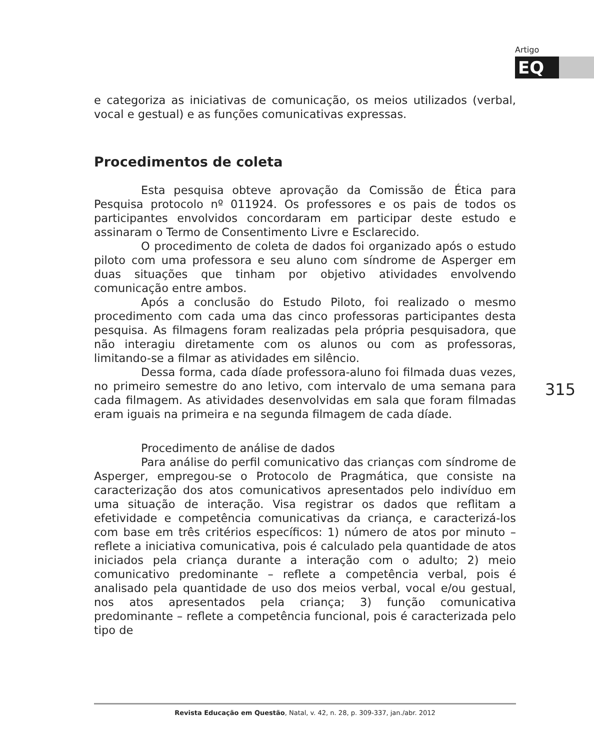Artigo
EQ
e categoriza as iniciativas de comunicação, os meios utilizados (verbal, vocal e gestual) e as funções comunicativas expressas.
Procedimentos de coleta
Esta pesquisa obteve aprovação da Comissão de Ética para Pesquisa protocolo nº 011924. Os professores e os pais de todos os participantes envolvidos concordaram em participar deste estudo e assinaram o Termo de Consentimento Livre e Esclarecido.
O procedimento de coleta de dados foi organizado após o estudo piloto com uma professora e seu aluno com síndrome de Asperger em duas situações que tinham por objetivo atividades envolvendo comunicação entre ambos.
Após a conclusão do Estudo Piloto, foi realizado o mesmo procedimento com cada uma das cinco professoras participantes desta pesquisa. As filmagens foram realizadas pela própria pesquisadora, que não interagiu diretamente com os alunos ou com as professoras, limitando-se a filmar as atividades em silêncio.
Dessa forma, cada díade professora-aluno foi filmada duas vezes, no primeiro semestre do ano letivo, com intervalo de uma semana para cada filmagem. As atividades desenvolvidas em sala que foram filmadas eram iguais na primeira e na segunda filmagem de cada díade.
Procedimento de análise de dados
Para análise do perfil comunicativo das crianças com síndrome de Asperger, empregou-se o Protocolo de Pragmática, que consiste na caracterização dos atos comunicativos apresentados pelo indivíduo em uma situação de interação. Visa registrar os dados que reflitam a efetividade e competência comunicativas da criança, e caracterizá-los com base em três critérios específicos: 1) número de atos por minuto – reflete a iniciativa comunicativa, pois é calculado pela quantidade de atos iniciados pela criança durante a interação com o adulto; 2) meio comunicativo predominante – reflete a competência verbal, pois é analisado pela quantidade de uso dos meios verbal, vocal e/ou gestual, nos atos apresentados pela criança; 3) função comunicativa predominante – reflete a competência funcional, pois é caracterizada pelo tipo de
315
Revista Educação em Questão, Natal, v. 42, n. 28, p. 309-337, jan./abr. 2012